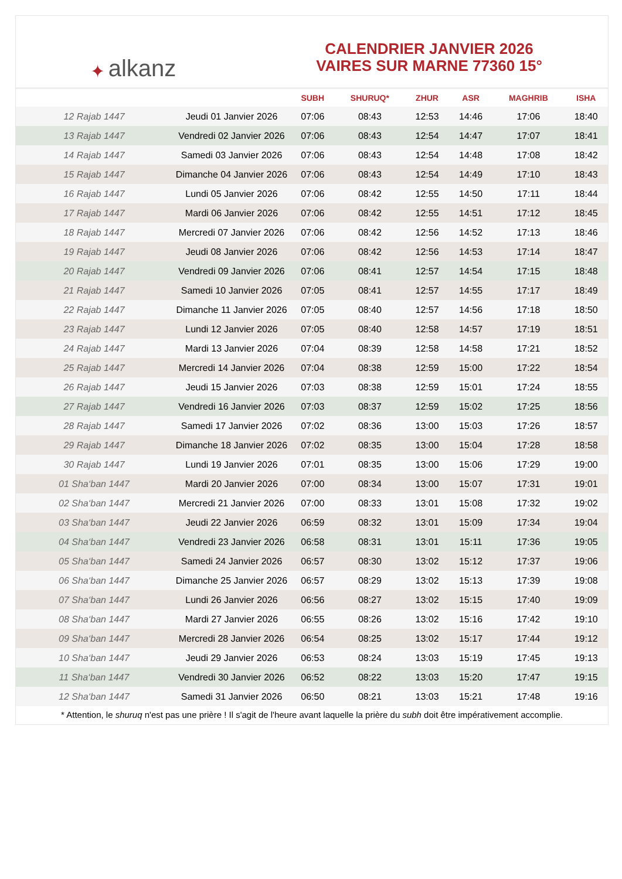✦ alkanz
CALENDRIER JANVIER 2026
VAIRES SUR MARNE 77360 15°
| | | SUBH | SHURUQ* | ZHUR | ASR | MAGHRIB | ISHA |
| --- | --- | --- | --- | --- | --- | --- | --- |
| 12 Rajab 1447 | Jeudi 01 Janvier 2026 | 07:06 | 08:43 | 12:53 | 14:46 | 17:06 | 18:40 |
| 13 Rajab 1447 | Vendredi 02 Janvier 2026 | 07:06 | 08:43 | 12:54 | 14:47 | 17:07 | 18:41 |
| 14 Rajab 1447 | Samedi 03 Janvier 2026 | 07:06 | 08:43 | 12:54 | 14:48 | 17:08 | 18:42 |
| 15 Rajab 1447 | Dimanche 04 Janvier 2026 | 07:06 | 08:43 | 12:54 | 14:49 | 17:10 | 18:43 |
| 16 Rajab 1447 | Lundi 05 Janvier 2026 | 07:06 | 08:42 | 12:55 | 14:50 | 17:11 | 18:44 |
| 17 Rajab 1447 | Mardi 06 Janvier 2026 | 07:06 | 08:42 | 12:55 | 14:51 | 17:12 | 18:45 |
| 18 Rajab 1447 | Mercredi 07 Janvier 2026 | 07:06 | 08:42 | 12:56 | 14:52 | 17:13 | 18:46 |
| 19 Rajab 1447 | Jeudi 08 Janvier 2026 | 07:06 | 08:42 | 12:56 | 14:53 | 17:14 | 18:47 |
| 20 Rajab 1447 | Vendredi 09 Janvier 2026 | 07:06 | 08:41 | 12:57 | 14:54 | 17:15 | 18:48 |
| 21 Rajab 1447 | Samedi 10 Janvier 2026 | 07:05 | 08:41 | 12:57 | 14:55 | 17:17 | 18:49 |
| 22 Rajab 1447 | Dimanche 11 Janvier 2026 | 07:05 | 08:40 | 12:57 | 14:56 | 17:18 | 18:50 |
| 23 Rajab 1447 | Lundi 12 Janvier 2026 | 07:05 | 08:40 | 12:58 | 14:57 | 17:19 | 18:51 |
| 24 Rajab 1447 | Mardi 13 Janvier 2026 | 07:04 | 08:39 | 12:58 | 14:58 | 17:21 | 18:52 |
| 25 Rajab 1447 | Mercredi 14 Janvier 2026 | 07:04 | 08:38 | 12:59 | 15:00 | 17:22 | 18:54 |
| 26 Rajab 1447 | Jeudi 15 Janvier 2026 | 07:03 | 08:38 | 12:59 | 15:01 | 17:24 | 18:55 |
| 27 Rajab 1447 | Vendredi 16 Janvier 2026 | 07:03 | 08:37 | 12:59 | 15:02 | 17:25 | 18:56 |
| 28 Rajab 1447 | Samedi 17 Janvier 2026 | 07:02 | 08:36 | 13:00 | 15:03 | 17:26 | 18:57 |
| 29 Rajab 1447 | Dimanche 18 Janvier 2026 | 07:02 | 08:35 | 13:00 | 15:04 | 17:28 | 18:58 |
| 30 Rajab 1447 | Lundi 19 Janvier 2026 | 07:01 | 08:35 | 13:00 | 15:06 | 17:29 | 19:00 |
| 01 Sha‘ban 1447 | Mardi 20 Janvier 2026 | 07:00 | 08:34 | 13:00 | 15:07 | 17:31 | 19:01 |
| 02 Sha‘ban 1447 | Mercredi 21 Janvier 2026 | 07:00 | 08:33 | 13:01 | 15:08 | 17:32 | 19:02 |
| 03 Sha‘ban 1447 | Jeudi 22 Janvier 2026 | 06:59 | 08:32 | 13:01 | 15:09 | 17:34 | 19:04 |
| 04 Sha‘ban 1447 | Vendredi 23 Janvier 2026 | 06:58 | 08:31 | 13:01 | 15:11 | 17:36 | 19:05 |
| 05 Sha‘ban 1447 | Samedi 24 Janvier 2026 | 06:57 | 08:30 | 13:02 | 15:12 | 17:37 | 19:06 |
| 06 Sha‘ban 1447 | Dimanche 25 Janvier 2026 | 06:57 | 08:29 | 13:02 | 15:13 | 17:39 | 19:08 |
| 07 Sha‘ban 1447 | Lundi 26 Janvier 2026 | 06:56 | 08:27 | 13:02 | 15:15 | 17:40 | 19:09 |
| 08 Sha‘ban 1447 | Mardi 27 Janvier 2026 | 06:55 | 08:26 | 13:02 | 15:16 | 17:42 | 19:10 |
| 09 Sha‘ban 1447 | Mercredi 28 Janvier 2026 | 06:54 | 08:25 | 13:02 | 15:17 | 17:44 | 19:12 |
| 10 Sha‘ban 1447 | Jeudi 29 Janvier 2026 | 06:53 | 08:24 | 13:03 | 15:19 | 17:45 | 19:13 |
| 11 Sha‘ban 1447 | Vendredi 30 Janvier 2026 | 06:52 | 08:22 | 13:03 | 15:20 | 17:47 | 19:15 |
| 12 Sha‘ban 1447 | Samedi 31 Janvier 2026 | 06:50 | 08:21 | 13:03 | 15:21 | 17:48 | 19:16 |
* Attention, le shuruq n'est pas une prière ! Il s'agit de l'heure avant laquelle la prière du subh doit être impérativement accomplie.